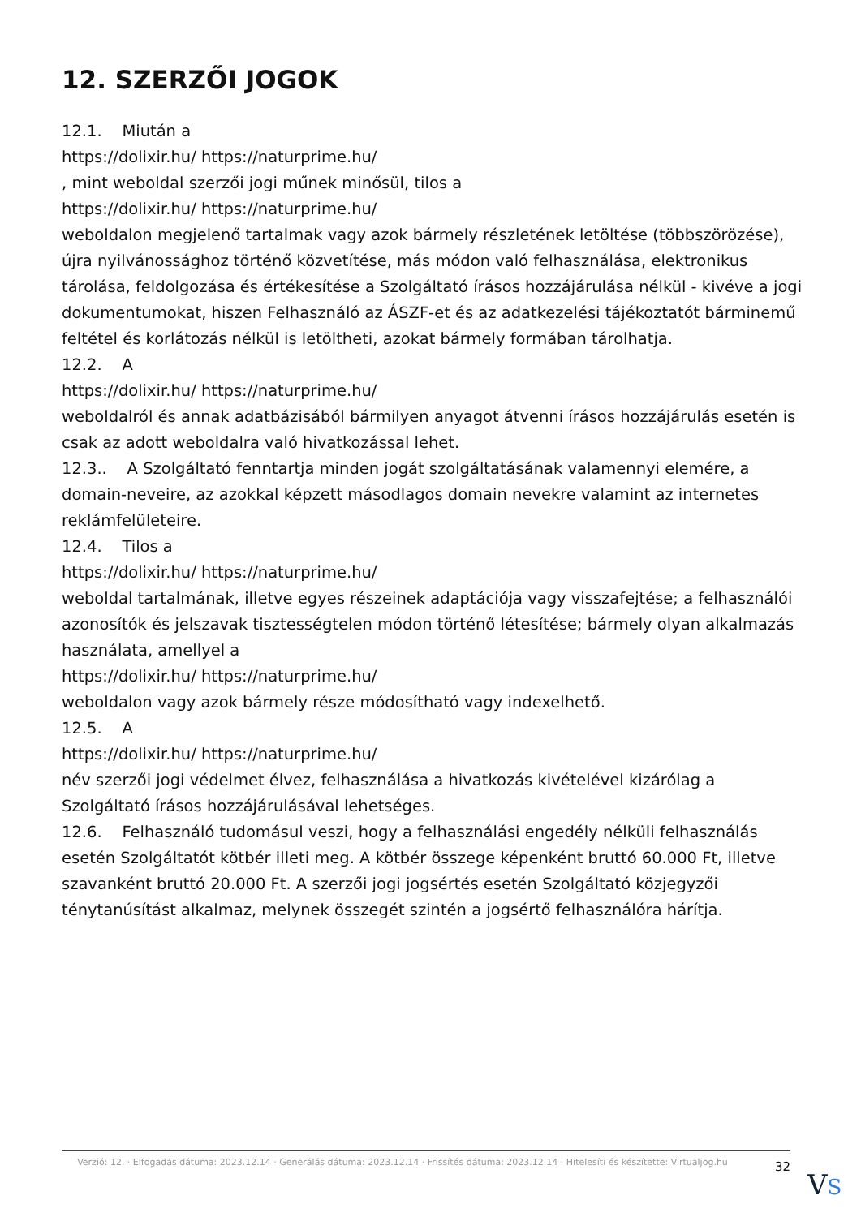12. SZERZŐI JOGOK
12.1. Miután a
https://dolixir.hu/ https://naturprime.hu/
, mint weboldal szerzői jogi műnek minősül, tilos a
https://dolixir.hu/ https://naturprime.hu/
weboldalon megjelenő tartalmak vagy azok bármely részletének letöltése (többszörözése), újra nyilvánossághoz történő közvetítése, más módon való felhasználása, elektronikus tárolása, feldolgozása és értékesítése a Szolgáltató írásos hozzájárulása nélkül - kivéve a jogi dokumentumokat, hiszen Felhasználó az ÁSZF-et és az adatkezelési tájékoztatót bárminemű feltétel és korlátozás nélkül is letöltheti, azokat bármely formában tárolhatja.
12.2. A
https://dolixir.hu/ https://naturprime.hu/
weboldalról és annak adatbázisából bármilyen anyagot átvenni írásos hozzájárulás esetén is csak az adott weboldalra való hivatkozással lehet.
12.3.. A Szolgáltató fenntartja minden jogát szolgáltatásának valamennyi elemére, a domain-neveire, az azokkal képzett másodlagos domain nevekre valamint az internetes reklámfelületeire.
12.4. Tilos a
https://dolixir.hu/ https://naturprime.hu/
weboldal tartalmának, illetve egyes részeinek adaptációja vagy visszafejtése; a felhasználói azonosítók és jelszavak tisztességtelen módon történő létesítése; bármely olyan alkalmazás használata, amellyel a
https://dolixir.hu/ https://naturprime.hu/
weboldalon vagy azok bármely része módosítható vagy indexelhető.
12.5. A
https://dolixir.hu/ https://naturprime.hu/
név szerzői jogi védelmet élvez, felhasználása a hivatkozás kivételével kizárólag a Szolgáltató írásos hozzájárulásával lehetséges.
12.6. Felhasználó tudomásul veszi, hogy a felhasználási engedély nélküli felhasználás esetén Szolgáltatót kötbér illeti meg. A kötbér összege képenként bruttó 60.000 Ft, illetve szavanként bruttó 20.000 Ft. A szerzői jogi jogsértés esetén Szolgáltató közjegyzői ténytanúsítást alkalmaz, melynek összegét szintén a jogsértő felhasználóra hárítja.
Verzió: 12. · Elfogadás dátuma: 2023.12.14 · Generálás dátuma: 2023.12.14 · Frissítés dátuma: 2023.12.14 · Hitelesíti és készítette: Virtualjog.hu
32
VS